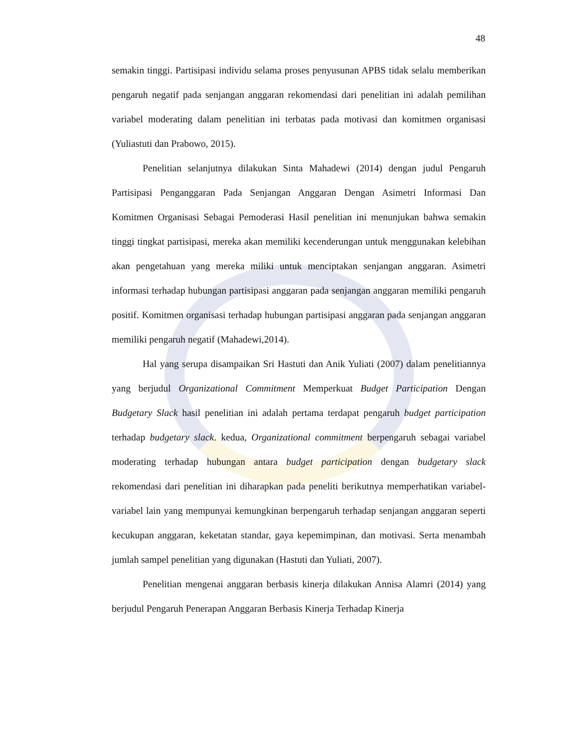48
semakin tinggi. Partisipasi individu selama proses penyusunan APBS tidak selalu memberikan pengaruh negatif pada senjangan anggaran rekomendasi dari penelitian ini adalah pemilihan variabel moderating dalam penelitian ini terbatas pada motivasi dan komitmen organisasi (Yuliastuti dan Prabowo, 2015).
Penelitian selanjutnya dilakukan Sinta Mahadewi (2014) dengan judul Pengaruh Partisipasi Penganggaran Pada Senjangan Anggaran Dengan Asimetri Informasi Dan Komitmen Organisasi Sebagai Pemoderasi Hasil penelitian ini menunjukan bahwa semakin tinggi tingkat partisipasi, mereka akan memiliki kecenderungan untuk menggunakan kelebihan akan pengetahuan yang mereka miliki untuk menciptakan senjangan anggaran. Asimetri informasi terhadap hubungan partisipasi anggaran pada senjangan anggaran memiliki pengaruh positif. Komitmen organisasi terhadap hubungan partisipasi anggaran pada senjangan anggaran memiliki pengaruh negatif (Mahadewi,2014).
Hal yang serupa disampaikan Sri Hastuti dan Anik Yuliati (2007) dalam penelitiannya yang berjudul Organizational Commitment Memperkuat Budget Participation Dengan Budgetary Slack hasil penelitian ini adalah pertama terdapat pengaruh budget participation terhadap budgetary slack. kedua, Organizational commitment berpengaruh sebagai variabel moderating terhadap hubungan antara budget participation dengan budgetary slack rekomendasi dari penelitian ini diharapkan pada peneliti berikutnya memperhatikan variabel-variabel lain yang mempunyai kemungkinan berpengaruh terhadap senjangan anggaran seperti kecukupan anggaran, keketatan standar, gaya kepemimpinan, dan motivasi. Serta menambah jumlah sampel penelitian yang digunakan (Hastuti dan Yuliati, 2007).
Penelitian mengenai anggaran berbasis kinerja dilakukan Annisa Alamri (2014) yang berjudul Pengaruh Penerapan Anggaran Berbasis Kinerja Terhadap Kinerja